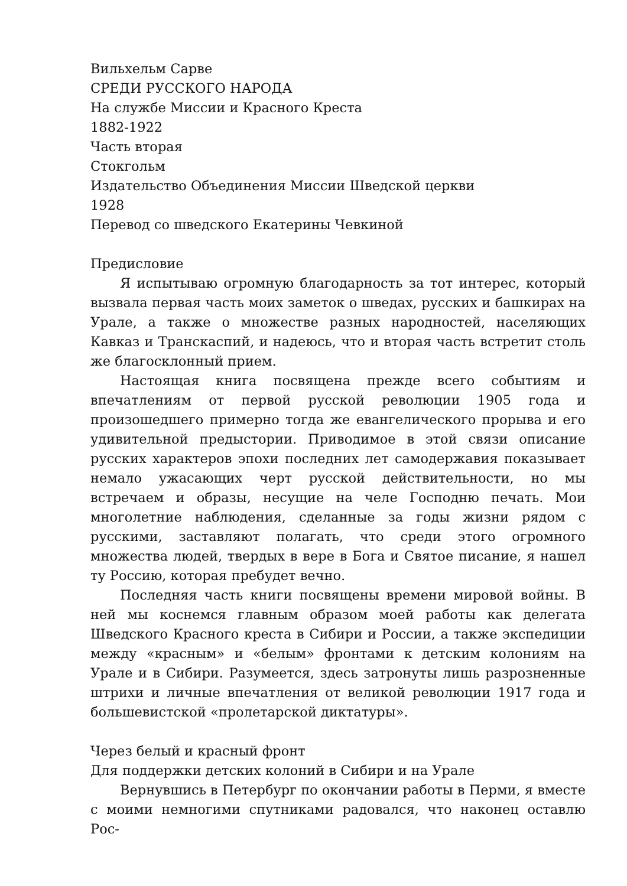Вильхельм Сарве
СРЕДИ РУССКОГО НАРОДА
На службе Миссии и Красного Креста
1882-1922
Часть вторая
Стокгольм
Издательство Объединения Миссии Шведской церкви
1928
Перевод со шведского Екатерины Чевкиной
Предисловие
Я испытываю огромную благодарность за тот интерес, который вызвала первая часть моих заметок о шведах, русских и башкирах на Урале, а также о множестве разных народностей, населяющих Кавказ и Транскаспий, и надеюсь, что и вторая часть встретит столь же благосклонный прием.
Настоящая книга посвящена прежде всего событиям и впечатлениям от первой русской революции 1905 года и произошедшего примерно тогда же евангелического прорыва и его удивительной предыстории. Приводимое в этой связи описание русских характеров эпохи последних лет самодержавия показывает немало ужасающих черт русской действительности, но мы встречаем и образы, несущие на челе Господню печать. Мои многолетние наблюдения, сделанные за годы жизни рядом с русскими, заставляют полагать, что среди этого огромного множества людей, твердых в вере в Бога и Святое писание, я нашел ту Россию, которая пребудет вечно.
Последняя часть книги посвящены времени мировой войны. В ней мы коснемся главным образом моей работы как делегата Шведского Красного креста в Сибири и России, а также экспедиции между «красным» и «белым» фронтами к детским колониям на Урале и в Сибири. Разумеется, здесь затронуты лишь разрозненные штрихи и личные впечатления от великой революции 1917 года и большевистской «пролетарской диктатуры».
Через белый и красный фронт
Для поддержки детских колоний в Сибири и на Урале
Вернувшись в Петербург по окончании работы в Перми, я вместе с моими немногими спутниками радовался, что наконец оставлю Рос-